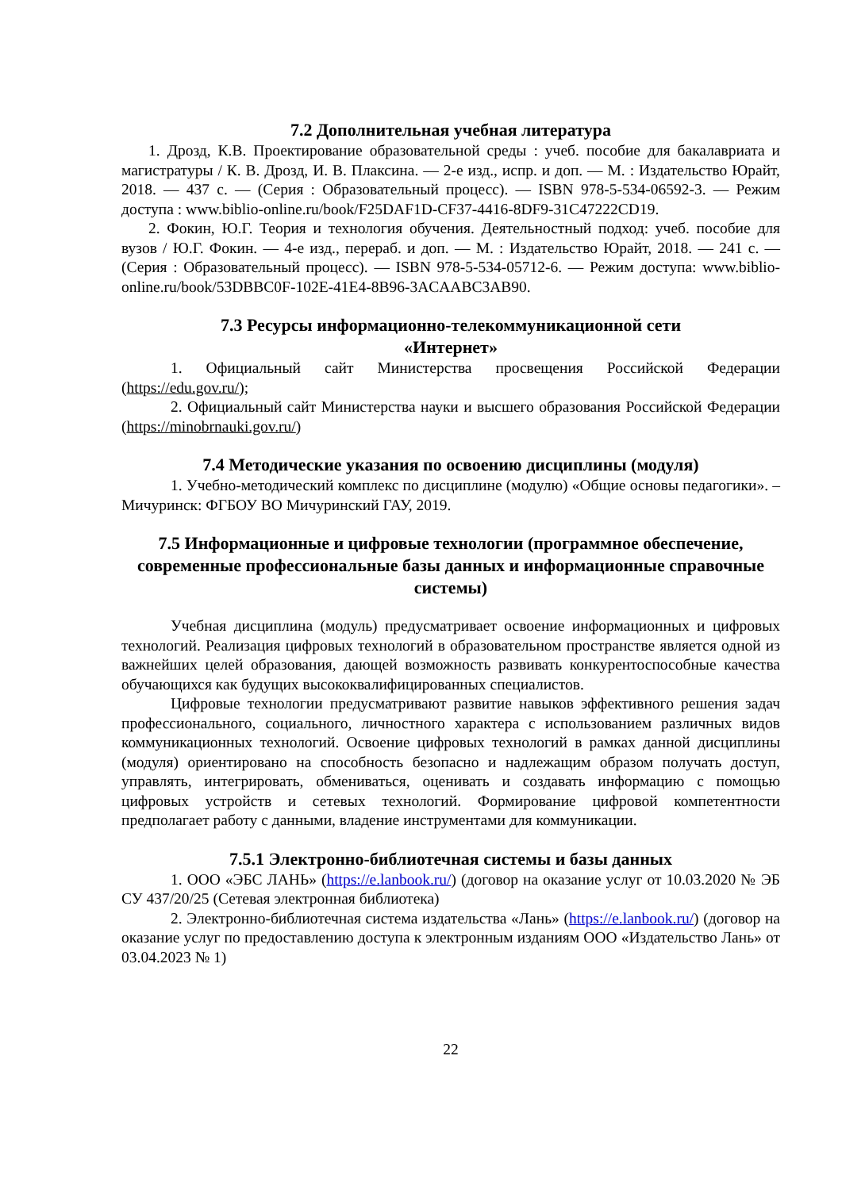7.2 Дополнительная учебная литература
1. Дрозд, К.В. Проектирование образовательной среды : учеб. пособие для бакалавриата и магистратуры / К. В. Дрозд, И. В. Плаксина. — 2-е изд., испр. и доп. — М. : Издательство Юрайт, 2018. — 437 с. — (Серия : Образовательный процесс). — ISBN 978-5-534-06592-3. — Режим доступа : www.biblio-online.ru/book/F25DAF1D-CF37-4416-8DF9-31C47222CD19.
2. Фокин, Ю.Г. Теория и технология обучения. Деятельностный подход: учеб. пособие для вузов / Ю.Г. Фокин. — 4-е изд., перераб. и доп. — М. : Издательство Юрайт, 2018. — 241 с. — (Серия : Образовательный процесс). — ISBN 978-5-534-05712-6. — Режим доступа: www.biblio-online.ru/book/53DBBC0F-102E-41E4-8B96-3ACAABC3AB90.
7.3 Ресурсы информационно-телекоммуникационной сети
«Интернет»
1. Официальный сайт Министерства просвещения Российской Федерации (https://edu.gov.ru/);
2. Официальный сайт Министерства науки и высшего образования Российской Федерации (https://minobrnauki.gov.ru/)
7.4 Методические указания по освоению дисциплины (модуля)
1. Учебно-методический комплекс по дисциплине (модулю) «Общие основы педагогики». – Мичуринск: ФГБОУ ВО Мичуринский ГАУ, 2019.
7.5 Информационные и цифровые технологии (программное обеспечение, современные профессиональные базы данных и информационные справочные системы)
Учебная дисциплина (модуль) предусматривает освоение информационных и цифровых технологий. Реализация цифровых технологий в образовательном пространстве является одной из важнейших целей образования, дающей возможность развивать конкурентоспособные качества обучающихся как будущих высококвалифицированных специалистов.
Цифровые технологии предусматривают развитие навыков эффективного решения задач профессионального, социального, личностного характера с использованием различных видов коммуникационных технологий. Освоение цифровых технологий в рамках данной дисциплины (модуля) ориентировано на способность безопасно и надлежащим образом получать доступ, управлять, интегрировать, обмениваться, оценивать и создавать информацию с помощью цифровых устройств и сетевых технологий. Формирование цифровой компетентности предполагает работу с данными, владение инструментами для коммуникации.
7.5.1 Электронно-библиотечная системы и базы данных
1. ООО «ЭБС ЛАНЬ» (https://e.lanbook.ru/) (договор на оказание услуг от 10.03.2020 № ЭБ СУ 437/20/25 (Сетевая электронная библиотека)
2. Электронно-библиотечная система издательства «Лань» (https://e.lanbook.ru/) (договор на оказание услуг по предоставлению доступа к электронным изданиям ООО «Издательство Лань» от 03.04.2023 № 1)
22